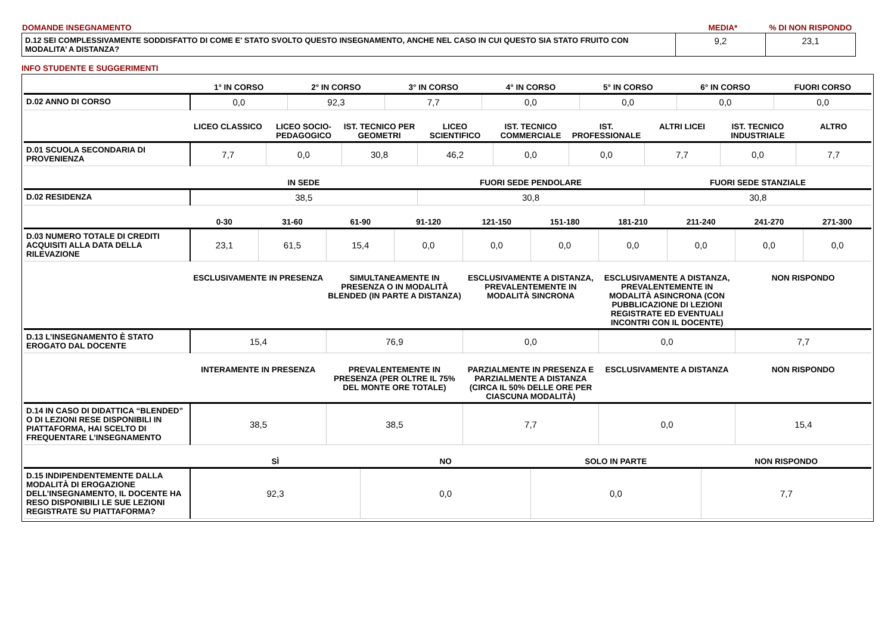| DOMANDE INSEGNAMENTO | MEDIA* | % DI NON RISPONDO |
| D.12 SEI COMPLESSIVAMENTE SODDISFATTO DI COME E' STATO SVOLTO QUESTO INSEGNAMENTO, ANCHE NEL CASO IN CUI QUESTO SIA STATO FRUITO CON MODALITA’ A DISTANZA? | 9,2 | 23,1 |
INFO STUDENTE E SUGGERIMENTI
| | 1° IN CORSO | 2° IN CORSO | 3° IN CORSO | 4° IN CORSO | 5° IN CORSO | 6° IN CORSO | FUORI CORSO |
| --- | --- | --- | --- | --- | --- | --- | --- |
| D.02 ANNO DI CORSO | 0,0 | 92,3 | 7,7 | 0,0 | 0,0 | 0,0 | 0,0 |
| | LICEO CLASSICO | LICEO SOCIO-PEDAGOGICO | IST. TECNICO PER GEOMETRI | LICEO SCIENTIFICO | IST. TECNICO COMMERCIALE | IST. PROFESSIONALE | ALTRI LICEI | IST. TECNICO INDUSTRIALE | ALTRO |
| --- | --- | --- | --- | --- | --- | --- | --- | --- | --- |
| D.01 SCUOLA SECONDARIA DI PROVENIENZA | 7,7 | 0,0 | 30,8 | 46,2 | 0,0 | 0,0 | 7,7 | 0,0 | 7,7 |
| | IN SEDE | FUORI SEDE PENDOLARE | FUORI SEDE STANZIALE |
| --- | --- | --- | --- |
| D.02 RESIDENZA | 38,5 | 30,8 | 30,8 |
| | 0-30 | 31-60 | 61-90 | 91-120 | 121-150 | 151-180 | 181-210 | 211-240 | 241-270 | 271-300 |
| --- | --- | --- | --- | --- | --- | --- | --- | --- | --- | --- |
| D.03 NUMERO TOTALE DI CREDITI ACQUISITI ALLA DATA DELLA RILEVAZIONE | 23,1 | 61,5 | 15,4 | 0,0 | 0,0 | 0,0 | 0,0 | 0,0 | 0,0 | 0,0 |
| | ESCLUSIVAMENTE IN PRESENZA | SIMULTANEAMENTE IN PRESENZA O IN MODALITÀ BLENDED (IN PARTE A DISTANZA) | ESCLUSIVAMENTE A DISTANZA, PREVALENTEMENTE IN MODALITÀ SINCRONA | ESCLUSIVAMENTE A DISTANZA, PREVALENTEMENTE IN MODALITÀ ASINCRONA (CON PUBBLICAZIONE DI LEZIONI REGISTRATE ED EVENTUALI INCONTRI CON IL DOCENTE) | NON RISPONDO |
| --- | --- | --- | --- | --- | --- |
| D.13 L’INSEGNAMENTO È STATO EROGATO DAL DOCENTE | 15,4 | 76,9 | 0,0 | 0,0 | 7,7 |
| | INTERAMENTE IN PRESENZA | PREVALENTEMENTE IN PRESENZA (PER OLTRE IL 75% DEL MONTE ORE TOTALE) | PARZIALMENTE IN PRESENZA E PARZIALMENTE A DISTANZA (CIRCA IL 50% DELLE ORE PER CIASCUNA MODALITÀ) | ESCLUSIVAMENTE A DISTANZA | NON RISPONDO |
| --- | --- | --- | --- | --- | --- |
| D.14 IN CASO DI DIDATTICA “BLENDED” O DI LEZIONI RESE DISPONIBILI IN PIATTAFORMA, HAI SCELTO DI FREQUENTARE L’INSEGNAMENTO | 38,5 | 38,5 | 7,7 | 0,0 | 15,4 |
| | SÌ | NO | SOLO IN PARTE | NON RISPONDO |
| --- | --- | --- | --- | --- |
| D.15 INDIPENDENTEMENTE DALLA MODALITÀ DI EROGAZIONE DELL’INSEGNAMENTO, IL DOCENTE HA RESO DISPONIBILI LE SUE LEZIONI REGISTRATE SU PIATTAFORMA? | 92,3 | 0,0 | 0,0 | 7,7 |